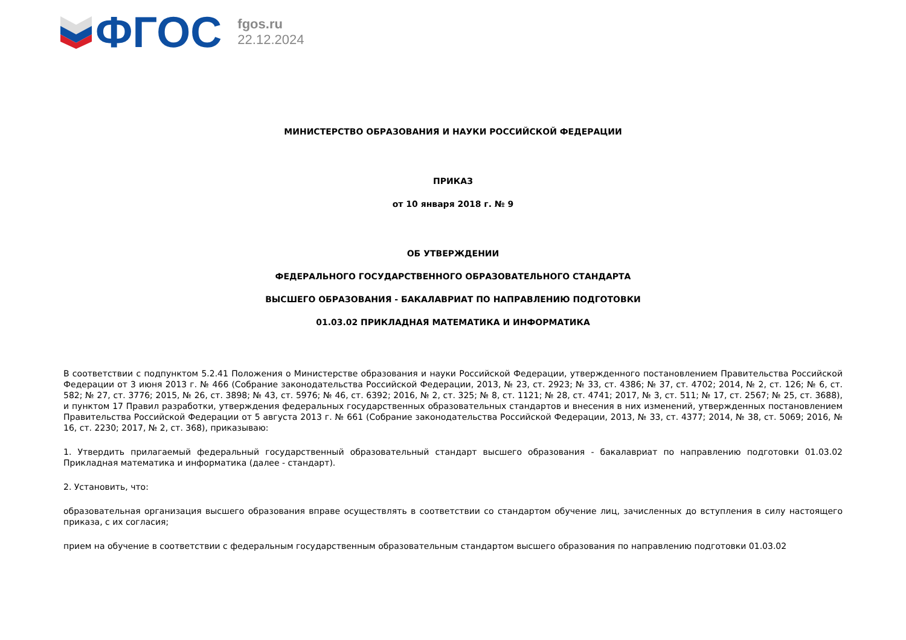ФГОС
fgos.ru
22.12.2024
МИНИСТЕРСТВО ОБРАЗОВАНИЯ И НАУКИ РОССИЙСКОЙ ФЕДЕРАЦИИ
ПРИКАЗ
от 10 января 2018 г. № 9
ОБ УТВЕРЖДЕНИИ
ФЕДЕРАЛЬНОГО ГОСУДАРСТВЕННОГО ОБРАЗОВАТЕЛЬНОГО СТАНДАРТА
ВЫСШЕГО ОБРАЗОВАНИЯ - БАКАЛАВРИАТ ПО НАПРАВЛЕНИЮ ПОДГОТОВКИ
01.03.02 ПРИКЛАДНАЯ МАТЕМАТИКА И ИНФОРМАТИКА
В соответствии с подпунктом 5.2.41 Положения о Министерстве образования и науки Российской Федерации, утвержденного постановлением Правительства Российской Федерации от 3 июня 2013 г. № 466 (Собрание законодательства Российской Федерации, 2013, № 23, ст. 2923; № 33, ст. 4386; № 37, ст. 4702; 2014, № 2, ст. 126; № 6, ст. 582; № 27, ст. 3776; 2015, № 26, ст. 3898; № 43, ст. 5976; № 46, ст. 6392; 2016, № 2, ст. 325; № 8, ст. 1121; № 28, ст. 4741; 2017, № 3, ст. 511; № 17, ст. 2567; № 25, ст. 3688), и пунктом 17 Правил разработки, утверждения федеральных государственных образовательных стандартов и внесения в них изменений, утвержденных постановлением Правительства Российской Федерации от 5 августа 2013 г. № 661 (Собрание законодательства Российской Федерации, 2013, № 33, ст. 4377; 2014, № 38, ст. 5069; 2016, № 16, ст. 2230; 2017, № 2, ст. 368), приказываю:
1. Утвердить прилагаемый федеральный государственный образовательный стандарт высшего образования - бакалавриат по направлению подготовки 01.03.02 Прикладная математика и информатика (далее - стандарт).
2. Установить, что:
образовательная организация высшего образования вправе осуществлять в соответствии со стандартом обучение лиц, зачисленных до вступления в силу настоящего приказа, с их согласия;
прием на обучение в соответствии с федеральным государственным образовательным стандартом высшего образования по направлению подготовки 01.03.02